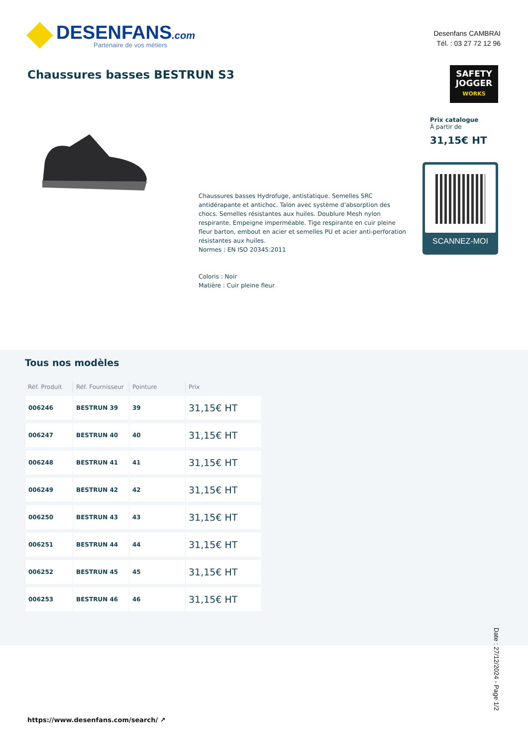DESENFANS.com
Partenaire de vos métiers
Desenfans CAMBRAI
Tél. : 03 27 72 12 96
Chaussures basses BESTRUN S3
SAFETY
JOGGER
WORKS
Prix catalogue
À partir de
31,15€ HT
SCANNEZ-MOI
Chaussures basses Hydrofuge, antistatique. Semelles SRC antidérapante et antichoc. Talon avec système d'absorption des chocs. Semelles résistantes aux huiles. Doublure Mesh nylon respirante. Empeigne imperméable. Tige respirante en cuir pleine fleur barton, embout en acier et semelles PU et acier anti-perforation résistantes aux huiles.
Normes : EN ISO 20345:2011
Coloris : Noir
Matière : Cuir pleine fleur
Tous nos modèles
| Réf. Produit | Réf. Fournisseur | Pointure | Prix |
| --- | --- | --- | --- |
| 006246 | BESTRUN 39 | 39 | 31,15€ HT |
| 006247 | BESTRUN 40 | 40 | 31,15€ HT |
| 006248 | BESTRUN 41 | 41 | 31,15€ HT |
| 006249 | BESTRUN 42 | 42 | 31,15€ HT |
| 006250 | BESTRUN 43 | 43 | 31,15€ HT |
| 006251 | BESTRUN 44 | 44 | 31,15€ HT |
| 006252 | BESTRUN 45 | 45 | 31,15€ HT |
| 006253 | BESTRUN 46 | 46 | 31,15€ HT |
Date : 27/12/2024 - Page 1/2
https://www.desenfans.com/search/ ↗